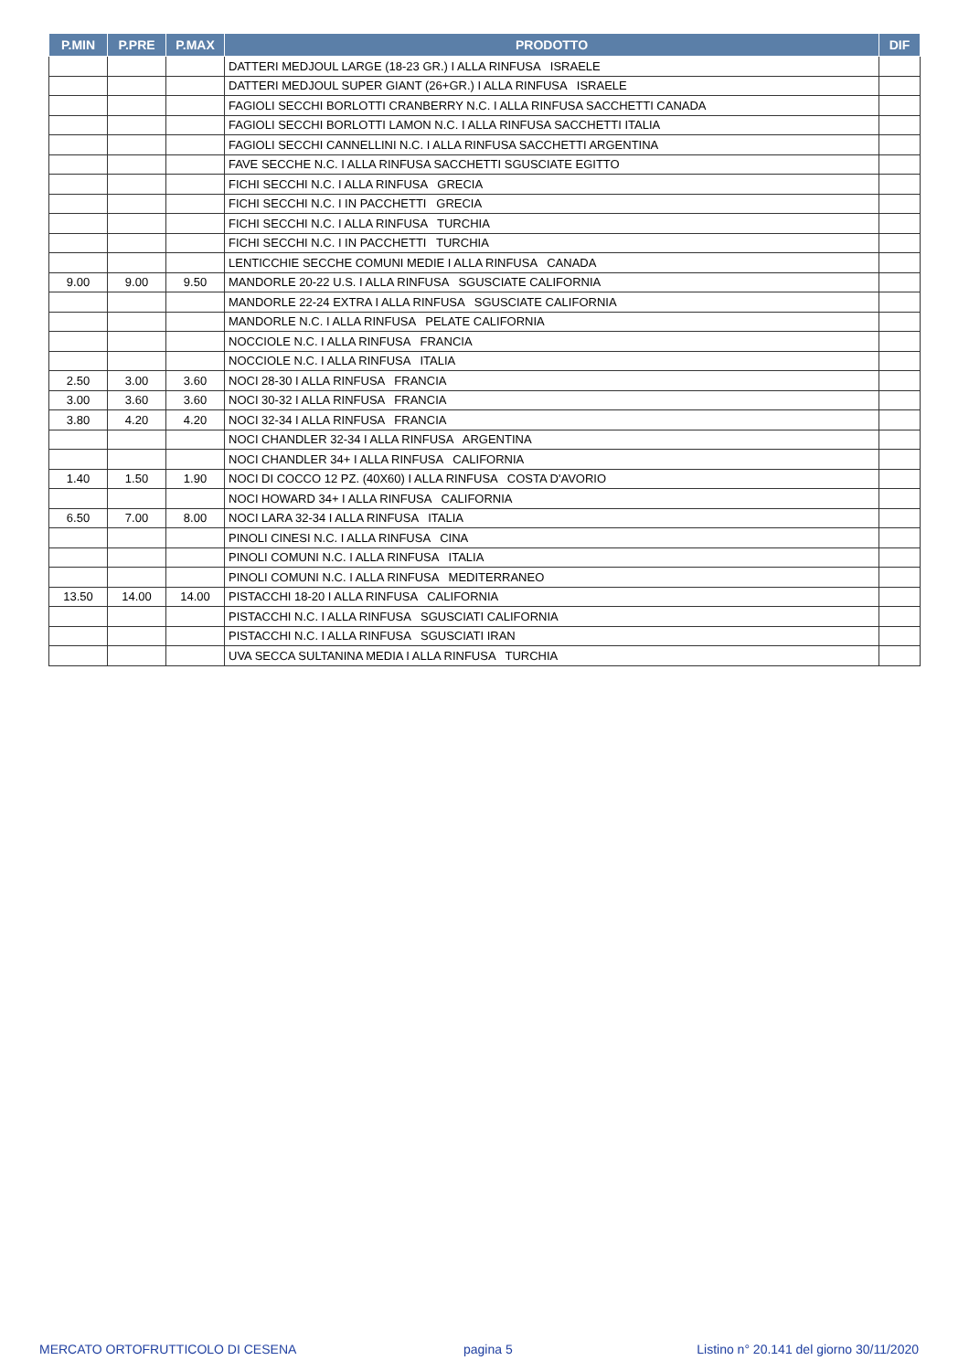| P.MIN | P.PRE | P.MAX | PRODOTTO | DIF |
| --- | --- | --- | --- | --- |
| | | | DATTERI MEDJOUL LARGE (18-23 GR.) I ALLA RINFUSA ISRAELE | |
| | | | DATTERI MEDJOUL SUPER GIANT (26+GR.) I ALLA RINFUSA ISRAELE | |
| | | | FAGIOLI SECCHI BORLOTTI CRANBERRY N.C. I ALLA RINFUSA SACCHETTI CANADA | |
| | | | FAGIOLI SECCHI BORLOTTI LAMON N.C. I ALLA RINFUSA SACCHETTI ITALIA | |
| | | | FAGIOLI SECCHI CANNELLINI N.C. I ALLA RINFUSA SACCHETTI ARGENTINA | |
| | | | FAVE SECCHE N.C. I ALLA RINFUSA SACCHETTI SGUSCIATE EGITTO | |
| | | | FICHI SECCHI N.C. I ALLA RINFUSA GRECIA | |
| | | | FICHI SECCHI N.C. I IN PACCHETTI GRECIA | |
| | | | FICHI SECCHI N.C. I ALLA RINFUSA TURCHIA | |
| | | | FICHI SECCHI N.C. I IN PACCHETTI TURCHIA | |
| | | | LENTICCHIE SECCHE COMUNI MEDIE I ALLA RINFUSA CANADA | |
| 9.00 | 9.00 | 9.50 | MANDORLE 20-22 U.S. I ALLA RINFUSA SGUSCIATE CALIFORNIA | |
| | | | MANDORLE 22-24 EXTRA I ALLA RINFUSA SGUSCIATE CALIFORNIA | |
| | | | MANDORLE N.C. I ALLA RINFUSA PELATE CALIFORNIA | |
| | | | NOCCIOLE N.C. I ALLA RINFUSA FRANCIA | |
| | | | NOCCIOLE N.C. I ALLA RINFUSA ITALIA | |
| 2.50 | 3.00 | 3.60 | NOCI 28-30 I ALLA RINFUSA FRANCIA | |
| 3.00 | 3.60 | 3.60 | NOCI 30-32 I ALLA RINFUSA FRANCIA | |
| 3.80 | 4.20 | 4.20 | NOCI 32-34 I ALLA RINFUSA FRANCIA | |
| | | | NOCI CHANDLER 32-34 I ALLA RINFUSA ARGENTINA | |
| | | | NOCI CHANDLER 34+ I ALLA RINFUSA CALIFORNIA | |
| 1.40 | 1.50 | 1.90 | NOCI DI COCCO 12 PZ. (40X60) I ALLA RINFUSA COSTA D'AVORIO | |
| | | | NOCI HOWARD 34+ I ALLA RINFUSA CALIFORNIA | |
| 6.50 | 7.00 | 8.00 | NOCI LARA 32-34 I ALLA RINFUSA ITALIA | |
| | | | PINOLI CINESI N.C. I ALLA RINFUSA CINA | |
| | | | PINOLI COMUNI N.C. I ALLA RINFUSA ITALIA | |
| | | | PINOLI COMUNI N.C. I ALLA RINFUSA MEDITERRANEO | |
| 13.50 | 14.00 | 14.00 | PISTACCHI 18-20 I ALLA RINFUSA CALIFORNIA | |
| | | | PISTACCHI N.C. I ALLA RINFUSA SGUSCIATI CALIFORNIA | |
| | | | PISTACCHI N.C. I ALLA RINFUSA SGUSCIATI IRAN | |
| | | | UVA SECCA SULTANINA MEDIA I ALLA RINFUSA TURCHIA | |
MERCATO ORTOFRUTTICOLO DI CESENA
pagina 5
Listino n° 20.141 del giorno 30/11/2020